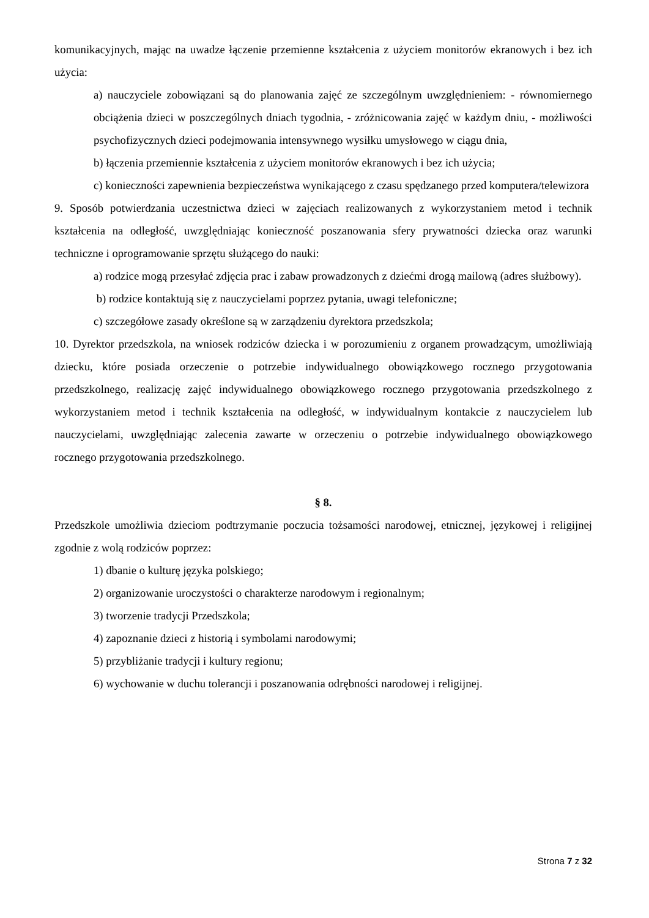komunikacyjnych, mając na uwadze łączenie przemienne kształcenia z użyciem monitorów ekranowych i bez ich użycia:
a) nauczyciele zobowiązani są do planowania zajęć ze szczególnym uwzględnieniem: - równomiernego obciążenia dzieci w poszczególnych dniach tygodnia, - zróżnicowania zajęć w każdym dniu, - możliwości psychofizycznych dzieci podejmowania intensywnego wysiłku umysłowego w ciągu dnia,
b) łączenia przemiennie kształcenia z użyciem monitorów ekranowych i bez ich użycia;
c) konieczności zapewnienia bezpieczeństwa wynikającego z czasu spędzanego przed komputera/telewizora
9. Sposób potwierdzania uczestnictwa dzieci w zajęciach realizowanych z wykorzystaniem metod i technik kształcenia na odległość, uwzględniając konieczność poszanowania sfery prywatności dziecka oraz warunki techniczne i oprogramowanie sprzętu służącego do nauki:
a) rodzice mogą przesyłać zdjęcia prac i zabaw prowadzonych z dziećmi drogą mailową (adres służbowy).
b) rodzice kontaktują się z nauczycielami poprzez pytania, uwagi telefoniczne;
c) szczegółowe zasady określone są w zarządzeniu dyrektora przedszkola;
10. Dyrektor przedszkola, na wniosek rodziców dziecka i w porozumieniu z organem prowadzącym, umożliwiają dziecku, które posiada orzeczenie o potrzebie indywidualnego obowiązkowego rocznego przygotowania przedszkolnego, realizację zajęć indywidualnego obowiązkowego rocznego przygotowania przedszkolnego z wykorzystaniem metod i technik kształcenia na odległość, w indywidualnym kontakcie z nauczycielem lub nauczycielami, uwzględniając zalecenia zawarte w orzeczeniu o potrzebie indywidualnego obowiązkowego rocznego przygotowania przedszkolnego.
§ 8.
Przedszkole umożliwia dzieciom podtrzymanie poczucia tożsamości narodowej, etnicznej, językowej i religijnej zgodnie z wolą rodziców poprzez:
1) dbanie o kulturę języka polskiego;
2) organizowanie uroczystości o charakterze narodowym i regionalnym;
3) tworzenie tradycji Przedszkola;
4) zapoznanie dzieci z historią i symbolami narodowymi;
5) przybliżanie tradycji i kultury regionu;
6) wychowanie w duchu tolerancji i poszanowania odrębności narodowej i religijnej.
Strona 7 z 32